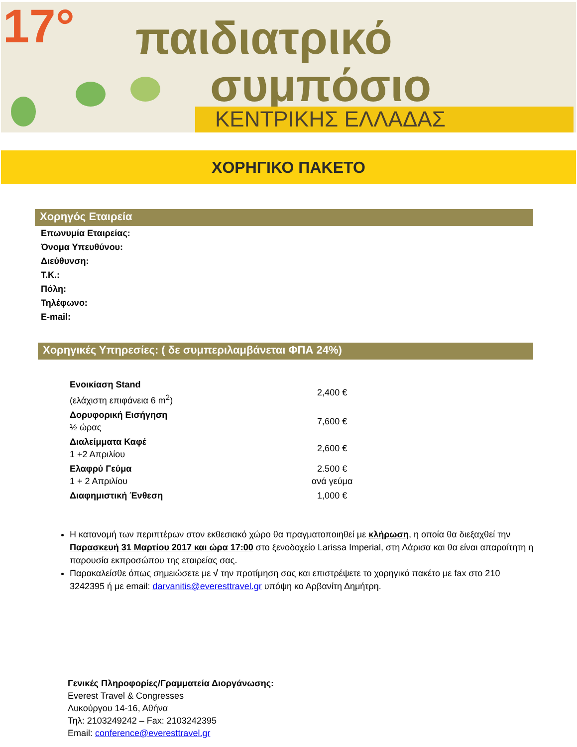17° παιδιατρικό
συμπόσιο
ΚΕΝΤΡΙΚΗΣ ΕΛΛΑΔΑΣ
ΧΟΡΗΓΙΚΟ ΠΑΚΕΤΟ
Χορηγός Εταιρεία
Επωνυμία Εταιρείας:
Όνομα Υπευθύνου:
Διεύθυνση:
Τ.Κ.:
Πόλη:
Τηλέφωνο:
E-mail:
Χορηγικές Υπηρεσίες: ( δε συμπεριλαμβάνεται ΦΠΑ 24%)
| Ενοικίαση Stand (ελάχιστη επιφάνεια 6 m<sup>2</sup>) | 2,400 € |
| Δορυφορική Εισήγηση ½ ώρας | 7,600 € |
| Διαλείμματα Καφέ 1 +2 Απριλίου | 2,600 € |
| Ελαφρύ Γεύμα 1 + 2 Απριλίου | 2.500 € ανά γεύμα |
| Διαφημιστική Ένθεση | 1,000 € |
Η κατανομή των περιπτέρων στον εκθεσιακό χώρο θα πραγματοποιηθεί με κλήρωση, η οποία θα διεξαχθεί την Παρασκευή 31 Μαρτίου 2017 και ώρα 17:00 στο ξενοδοχείο Larissa Imperial, στη Λάρισα και θα είναι απαραίτητη η παρουσία εκπροσώπου της εταιρείας σας.
Παρακαλείσθε όπως σημειώσετε με √ την προτίμηση σας και επιστρέψετε το χορηγικό πακέτο με fax στο 210 3242395 ή με email: darvanitis@everesttravel.gr υπόψη κο Αρβανίτη Δημήτρη.
Γενικές Πληροφορίες/Γραμματεία Διοργάνωσης:
Everest Travel & Congresses
Λυκούργου 14-16, Αθήνα
Τηλ: 2103249242 – Fax: 2103242395
Email: conference@everesttravel.gr